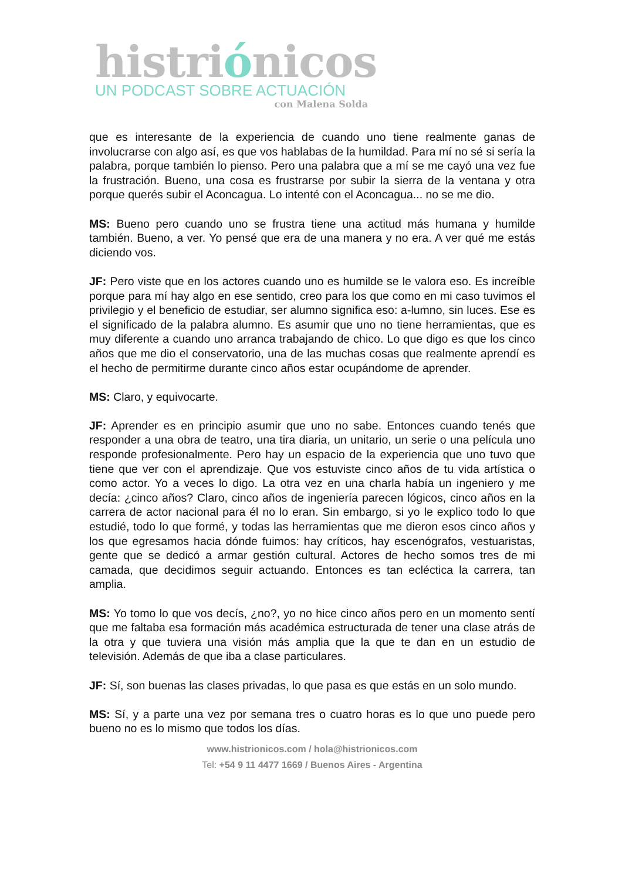histriónicos
UN PODCAST SOBRE ACTUACIÓN
con Malena Solda
que es interesante de la experiencia de cuando uno tiene realmente ganas de involucrarse con algo así, es que vos hablabas de la humildad. Para mí no sé si sería la palabra, porque también lo pienso. Pero una palabra que a mí se me cayó una vez fue la frustración. Bueno, una cosa es frustrarse por subir la sierra de la ventana y otra porque querés subir el Aconcagua. Lo intenté con el Aconcagua... no se me dio.
MS: Bueno pero cuando uno se frustra tiene una actitud más humana y humilde también. Bueno, a ver. Yo pensé que era de una manera y no era. A ver qué me estás diciendo vos.
JF: Pero viste que en los actores cuando uno es humilde se le valora eso. Es increíble porque para mí hay algo en ese sentido, creo para los que como en mi caso tuvimos el privilegio y el beneficio de estudiar, ser alumno significa eso: a-lumno, sin luces. Ese es el significado de la palabra alumno. Es asumir que uno no tiene herramientas, que es muy diferente a cuando uno arranca trabajando de chico. Lo que digo es que los cinco años que me dio el conservatorio, una de las muchas cosas que realmente aprendí es el hecho de permitirme durante cinco años estar ocupándome de aprender.
MS: Claro, y equivocarte.
JF: Aprender es en principio asumir que uno no sabe. Entonces cuando tenés que responder a una obra de teatro, una tira diaria, un unitario, un serie o una película uno responde profesionalmente. Pero hay un espacio de la experiencia que uno tuvo que tiene que ver con el aprendizaje. Que vos estuviste cinco años de tu vida artística o como actor. Yo a veces lo digo. La otra vez en una charla había un ingeniero y me decía: ¿cinco años? Claro, cinco años de ingeniería parecen lógicos, cinco años en la carrera de actor nacional para él no lo eran. Sin embargo, si yo le explico todo lo que estudié, todo lo que formé, y todas las herramientas que me dieron esos cinco años y los que egresamos hacia dónde fuimos: hay críticos, hay escenógrafos, vestuaristas, gente que se dedicó a armar gestión cultural. Actores de hecho somos tres de mi camada, que decidimos seguir actuando. Entonces es tan ecléctica la carrera, tan amplia.
MS: Yo tomo lo que vos decís, ¿no?, yo no hice cinco años pero en un momento sentí que me faltaba esa formación más académica estructurada de tener una clase atrás de la otra y que tuviera una visión más amplia que la que te dan en un estudio de televisión. Además de que iba a clase particulares.
JF: Sí, son buenas las clases privadas, lo que pasa es que estás en un solo mundo.
MS: Sí, y a parte una vez por semana tres o cuatro horas es lo que uno puede pero bueno no es lo mismo que todos los días.
www.histrionicos.com / hola@histrionicos.com
Tel: +54 9 11 4477 1669 / Buenos Aires - Argentina